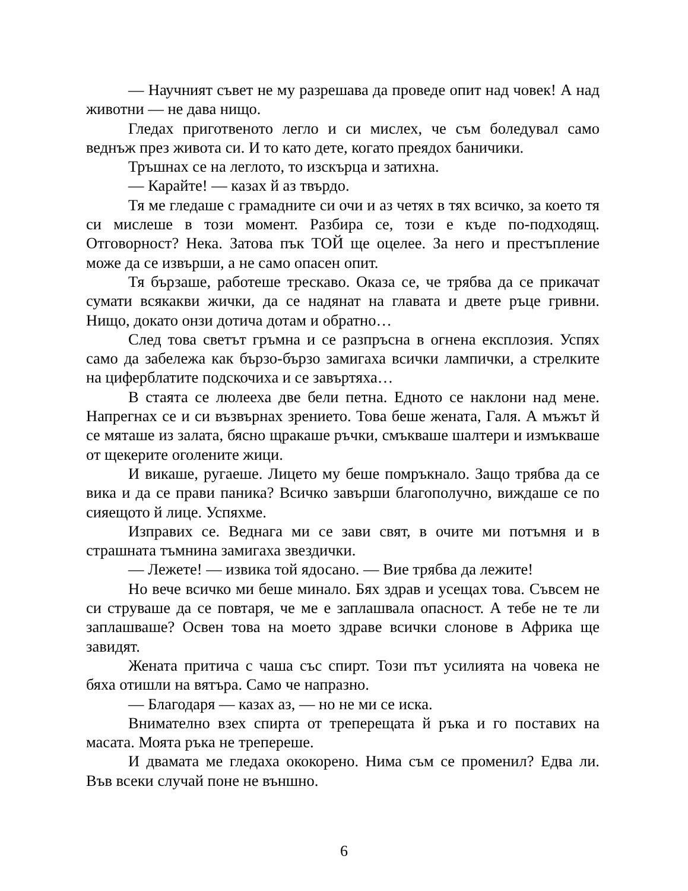— Научният съвет не му разрешава да проведе опит над човек! А над животни — не дава нищо.
Гледах приготвеното легло и си мислех, че съм боледувал само веднъж през живота си. И то като дете, когато преядох баничики.
Тръшнах се на леглото, то изскърца и затихна.
— Карайте! — казах й аз твърдо.
Тя ме гледаше с грамадните си очи и аз четях в тях всичко, за което тя си мислеше в този момент. Разбира се, този е къде по-подходящ. Отговорност? Нека. Затова пък ТОЙ ще оцелее. За него и престъпление може да се извърши, а не само опасен опит.
Тя бързаше, работеше трескаво. Оказа се, че трябва да се прикачат сумати всякакви жички, да се надянат на главата и двете ръце гривни. Нищо, докато онзи дотича дотам и обратно…
След това светът гръмна и се разпръсна в огнена експлозия. Успях само да забележа как бързо-бързо замигаха всички лампички, а стрелките на циферблатите подскочиха и се завъртяха…
В стаята се люлееха две бели петна. Едното се наклони над мене. Напрегнах се и си възвърнах зрението. Това беше жената, Галя. А мъжът й се мяташе из залата, бясно щракаше ръчки, смъкваше шалтери и измъкваше от щекерите оголените жици.
И викаше, ругаеше. Лицето му беше помръкнало. Защо трябва да се вика и да се прави паника? Всичко завърши благополучно, виждаше се по сияещото й лице. Успяхме.
Изправих се. Веднага ми се зави свят, в очите ми потъмня и в страшната тъмнина замигаха звездички.
— Лежете! — извика той ядосано. — Вие трябва да лежите!
Но вече всичко ми беше минало. Бях здрав и усещах това. Съвсем не си струваше да се повтаря, че ме е заплашвала опасност. А тебе не те ли заплашваше? Освен това на моето здраве всички слонове в Африка ще завидят.
Жената притича с чаша със спирт. Този път усилията на човека не бяха отишли на вятъра. Само че напразно.
— Благодаря — казах аз, — но не ми се иска.
Внимателно взех спирта от треперещата й ръка и го поставих на масата. Моята ръка не трепереше.
И двамата ме гледаха ококорено. Нима съм се променил? Едва ли. Във всеки случай поне не външно.
6